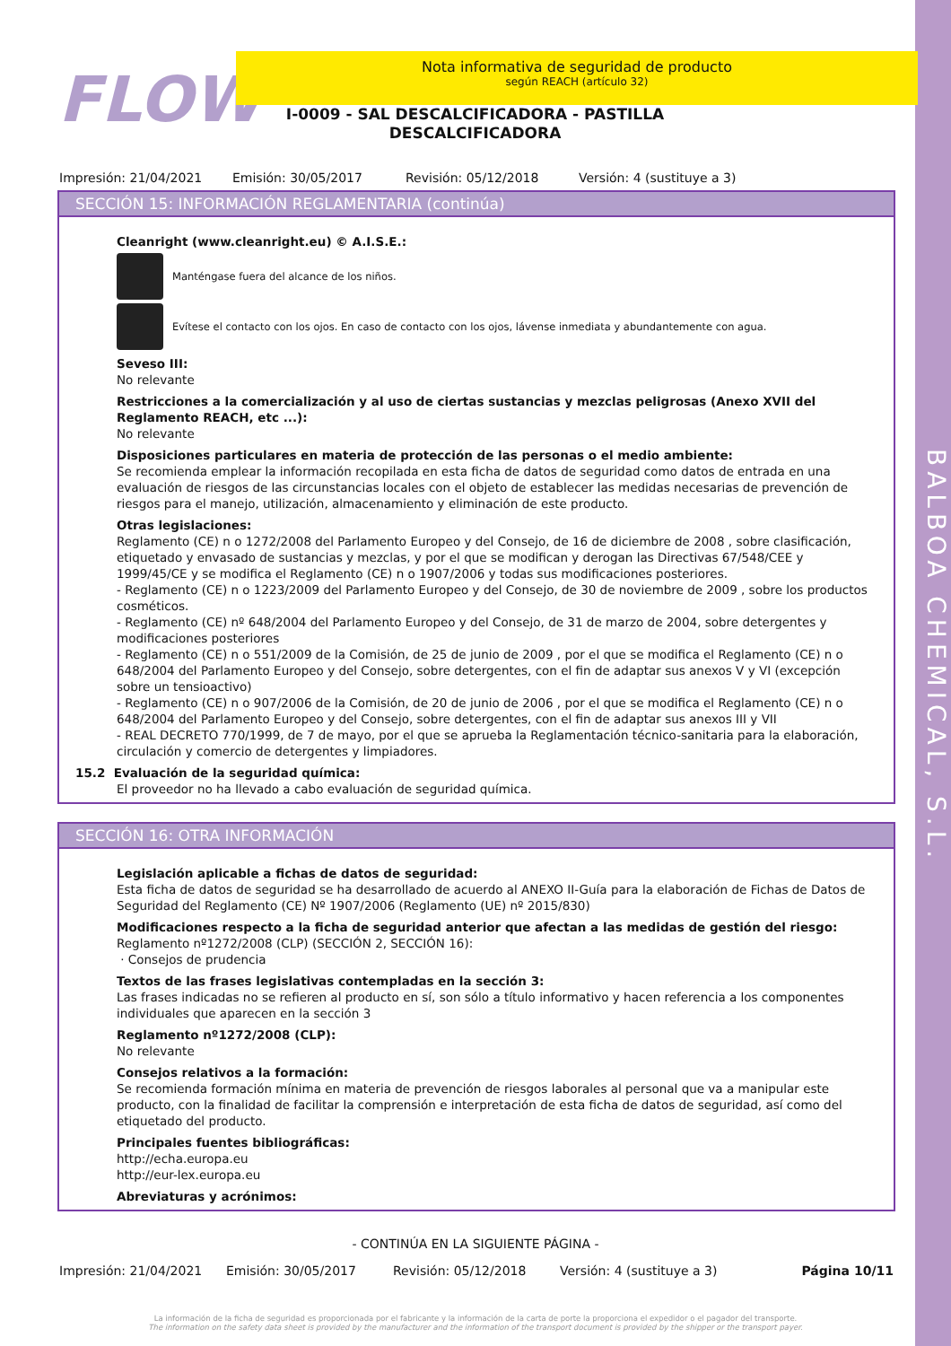BALBOA CHEMICAL, S.L.
FLOW
Nota informativa de seguridad de producto
según REACH (artículo 32)
I-0009 - SAL DESCALCIFICADORA - PASTILLA DESCALCIFICADORA
Impresión: 21/04/2021 Emisión: 30/05/2017 Revisión: 05/12/2018 Versión: 4 (sustituye a 3)
SECCIÓN 15: INFORMACIÓN REGLAMENTARIA (continúa)
Cleanright (www.cleanright.eu) © A.I.S.E.:
Manténgase fuera del alcance de los niños.
Evítese el contacto con los ojos. En caso de contacto con los ojos, lávense inmediata y abundantemente con agua.
Seveso III:
No relevante
Restricciones a la comercialización y al uso de ciertas sustancias y mezclas peligrosas (Anexo XVII del Reglamento REACH, etc ...):
No relevante
Disposiciones particulares en materia de protección de las personas o el medio ambiente:
Se recomienda emplear la información recopilada en esta ficha de datos de seguridad como datos de entrada en una evaluación de riesgos de las circunstancias locales con el objeto de establecer las medidas necesarias de prevención de riesgos para el manejo, utilización, almacenamiento y eliminación de este producto.
Otras legislaciones:
Reglamento (CE) n o 1272/2008 del Parlamento Europeo y del Consejo, de 16 de diciembre de 2008 , sobre clasificación, etiquetado y envasado de sustancias y mezclas, y por el que se modifican y derogan las Directivas 67/548/CEE y 1999/45/CE y se modifica el Reglamento (CE) n o 1907/2006 y todas sus modificaciones posteriores.
- Reglamento (CE) n o 1223/2009 del Parlamento Europeo y del Consejo, de 30 de noviembre de 2009 , sobre los productos cosméticos.
- Reglamento (CE) nº 648/2004 del Parlamento Europeo y del Consejo, de 31 de marzo de 2004, sobre detergentes y modificaciones posteriores
- Reglamento (CE) n o 551/2009 de la Comisión, de 25 de junio de 2009 , por el que se modifica el Reglamento (CE) n o 648/2004 del Parlamento Europeo y del Consejo, sobre detergentes, con el fin de adaptar sus anexos V y VI (excepción sobre un tensioactivo)
- Reglamento (CE) n o 907/2006 de la Comisión, de 20 de junio de 2006 , por el que se modifica el Reglamento (CE) n o 648/2004 del Parlamento Europeo y del Consejo, sobre detergentes, con el fin de adaptar sus anexos III y VII
- REAL DECRETO 770/1999, de 7 de mayo, por el que se aprueba la Reglamentación técnico-sanitaria para la elaboración, circulación y comercio de detergentes y limpiadores.
15.2 Evaluación de la seguridad química:
El proveedor no ha llevado a cabo evaluación de seguridad química.
SECCIÓN 16: OTRA INFORMACIÓN
Legislación aplicable a fichas de datos de seguridad:
Esta ficha de datos de seguridad se ha desarrollado de acuerdo al ANEXO II-Guía para la elaboración de Fichas de Datos de Seguridad del Reglamento (CE) Nº 1907/2006 (Reglamento (UE) nº 2015/830)
Modificaciones respecto a la ficha de seguridad anterior que afectan a las medidas de gestión del riesgo:
Reglamento nº1272/2008 (CLP) (SECCIÓN 2, SECCIÓN 16):
· Consejos de prudencia
Textos de las frases legislativas contempladas en la sección 3:
Las frases indicadas no se refieren al producto en sí, son sólo a título informativo y hacen referencia a los componentes individuales que aparecen en la sección 3
Reglamento nº1272/2008 (CLP):
No relevante
Consejos relativos a la formación:
Se recomienda formación mínima en materia de prevención de riesgos laborales al personal que va a manipular este producto, con la finalidad de facilitar la comprensión e interpretación de esta ficha de datos de seguridad, así como del etiquetado del producto.
Principales fuentes bibliográficas:
http://echa.europa.eu
http://eur-lex.europa.eu
Abreviaturas y acrónimos:
- CONTINÚA EN LA SIGUIENTE PÁGINA -
Impresión: 21/04/2021 Emisión: 30/05/2017 Revisión: 05/12/2018 Versión: 4 (sustituye a 3) Página 10/11
La información de la ficha de seguridad es proporcionada por el fabricante y la información de la carta de porte la proporciona el expedidor o el pagador del transporte.
The information on the safety data sheet is provided by the manufacturer and the information of the transport document is provided by the shipper or the transport payer.